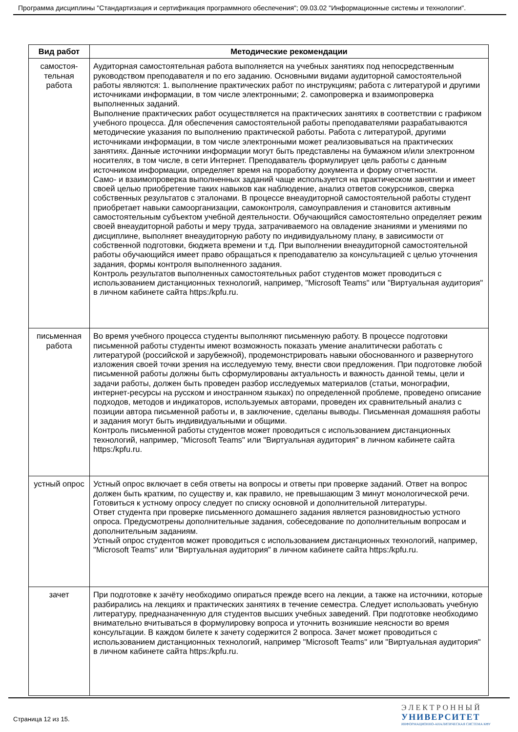Программа дисциплины "Стандартизация и сертификация программного обеспечения"; 09.03.02 "Информационные системы и технологии".
| Вид работ | Методические рекомендации |
| --- | --- |
| самостоя- тельная работа | Аудиторная самостоятельная работа выполняется на учебных занятиях под непосредственным руководством преподавателя и по его заданию. Основными видами аудиторной самостоятельной работы являются: 1. выполнение практических работ по инструкциям; работа с литературой и другими источниками информации, в том числе электронными; 2. самопроверка и взаимопроверка выполненных заданий. Выполнение практических работ осуществляется на практических занятиях в соответствии с графиком учебного процесса. Для обеспечения самостоятельной работы преподавателями разрабатываются методические указания по выполнению практической работы. Работа с литературой, другими источниками информации, в том числе электронными может реализовываться на практических занятиях. Данные источники информации могут быть представлены на бумажном и/или электронном носителях, в том числе, в сети Интернет. Преподаватель формулирует цель работы с данным источником информации, определяет время на проработку документа и форму отчетности. Само- и взаимопроверка выполненных заданий чаще используется на практическом занятии и имеет своей целью приобретение таких навыков как наблюдение, анализ ответов сокурсников, сверка собственных результатов с эталонами. В процессе внеаудиторной самостоятельной работы студент приобретает навыки самоорганизации, самоконтроля, самоуправления и становится активным самостоятельным субъектом учебной деятельности. Обучающийся самостоятельно определяет режим своей внеаудиторной работы и меру труда, затрачиваемого на овладение знаниями и умениями по дисциплине, выполняет внеаудиторную работу по индивидуальному плану, в зависимости от собственной подготовки, бюджета времени и т.д. При выполнении внеаудиторной самостоятельной работы обучающийся имеет право обращаться к преподавателю за консультацией с целью уточнения задания, формы контроля выполненного задания. Контроль результатов выполненных самостоятельных работ студентов может проводиться с использованием дистанционных технологий, например, "Microsoft Teams" или "Виртуальная аудитория" в личном кабинете сайта https:/kpfu.ru. |
| письменная работа | Во время учебного процесса студенты выполняют письменную работу. В процессе подготовки письменной работы студенты имеют возможность показать умение аналитически работать с литературой (российской и зарубежной), продемонстрировать навыки обоснованного и развернутого изложения своей точки зрения на исследуемую тему, внести свои предложения. При подготовке любой письменной работы должны быть сформулированы актуальность и важность данной темы, цели и задачи работы, должен быть проведен разбор исследуемых материалов (статьи, монографии, интернет-ресурсы на русском и иностранном языках) по определенной проблеме, проведено описание подходов, методов и индикаторов, используемых авторами, проведен их сравнительный анализ с позиции автора письменной работы и, в заключение, сделаны выводы. Письменная домашняя работы и задания могут быть индивидуальными и общими. Контроль письменной работы студентов может проводиться с использованием дистанционных технологий, например, "Microsoft Teams" или "Виртуальная аудитория" в личном кабинете сайта https:/kpfu.ru. |
| устный опрос | Устный опрос включает в себя ответы на вопросы и ответы при проверке заданий. Ответ на вопрос должен быть кратким, по существу и, как правило, не превышающим 3 минут монологической речи. Готовиться к устному опросу следует по списку основной и дополнительной литературы. Ответ студента при проверке письменного домашнего задания является разновидностью устного опроса. Предусмотрены дополнительные задания, собеседование по дополнительным вопросам и дополнительным заданиям. Устный опрос студентов может проводиться с использованием дистанционных технологий, например, "Microsoft Teams" или "Виртуальная аудитория" в личном кабинете сайта https:/kpfu.ru. |
| зачет | При подготовке к зачёту необходимо опираться прежде всего на лекции, а также на источники, которые разбирались на лекциях и практических занятиях в течение семестра. Следует использовать учебную литературу, предназначенную для студентов высших учебных заведений. При подготовке необходимо внимательно вчитываться в формулировку вопроса и уточнить возникшие неясности во время консультации. В каждом билете к зачету содержится 2 вопроса. Зачет может проводиться с использованием дистанционных технологий, например "Microsoft Teams" или "Виртуальная аудитория" в личном кабинете сайта https:/kpfu.ru. |
Страница 12 из 15.
Э Л Е К Т Р О Н Н Ы Й
УНИВЕРСИТЕТ
ИНФОРМАЦИОННО-АНАЛИТИЧЕСКАЯ СИСТЕМА КФУ